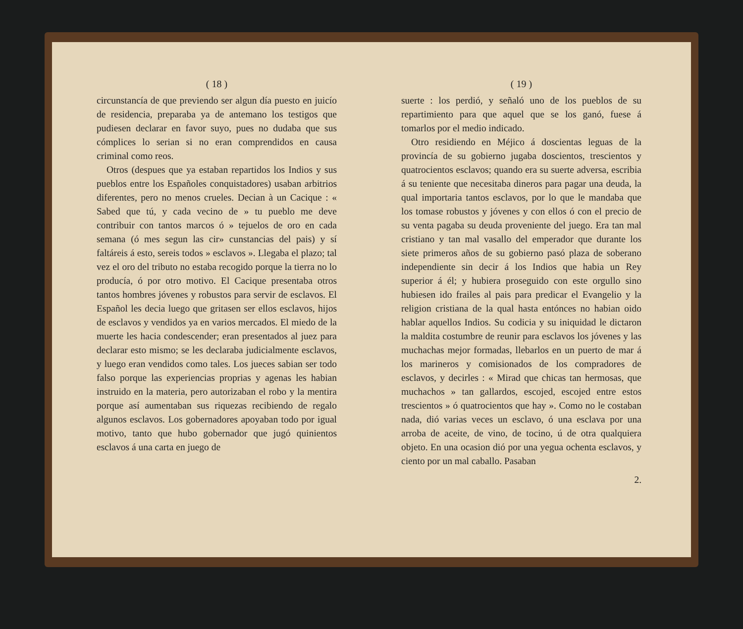( 18 )
circunstancía de que previendo ser algun día puesto en juicío de residencia, preparaba ya de antemano los testigos que pudiesen declarar en favor suyo, pues no dudaba que sus cómplices lo serian si no eran comprendidos en causa criminal como reos.
Otros (despues que ya estaban repartidos los Indios y sus pueblos entre los Españoles conquistadores) usaban arbitrios diferentes, pero no menos crueles. Decian à un Cacique : « Sabed que tú, y cada vecino de » tu pueblo me deve contribuir con tantos marcos ó » tejuelos de oro en cada semana (ó mes segun las cir» cunstancias del pais) y sí faltáreis á esto, sereis todos » esclavos ». Llegaba el plazo; tal vez el oro del tributo no estaba recogido porque la tierra no lo producía, ó por otro motivo. El Cacique presentaba otros tantos hombres jóvenes y robustos para servir de esclavos. El Español les decia luego que gritasen ser ellos esclavos, hijos de esclavos y vendidos ya en varios mercados. El miedo de la muerte les hacia condescender; eran presentados al juez para declarar esto mismo; se les declaraba judicialmente esclavos, y luego eran vendidos como tales. Los jueces sabian ser todo falso porque las experiencias proprias y agenas les habian instruido en la materia, pero autorizaban el robo y la mentira porque así aumentaban sus riquezas recibiendo de regalo algunos esclavos. Los gobernadores apoyaban todo por igual motivo, tanto que hubo gobernador que jugó quinientos esclavos á una carta en juego de
( 19 )
suerte : los perdió, y señaló uno de los pueblos de su repartimiento para que aquel que se los ganó, fuese á tomarlos por el medio indicado.
Otro residiendo en Méjico á doscientas leguas de la provincía de su gobierno jugaba doscientos, trescientos y quatrocientos esclavos; quando era su suerte adversa, escribia á su teniente que necesitaba dineros para pagar una deuda, la qual importaria tantos esclavos, por lo que le mandaba que los tomase robustos y jóvenes y con ellos ó con el precio de su venta pagaba su deuda proveniente del juego. Era tan mal cristiano y tan mal vasallo del emperador que durante los siete primeros años de su gobierno pasó plaza de soberano independiente sin decir á los Indios que habia un Rey superior á él; y hubiera proseguido con este orgullo sino hubiesen ido frailes al pais para predicar el Evangelio y la religion cristiana de la qual hasta entónces no habian oido hablar aquellos Indios. Su codicia y su iniquidad le dictaron la maldita costumbre de reunir para esclavos los jóvenes y las muchachas mejor formadas, llebarlos en un puerto de mar á los marineros y comisionados de los compradores de esclavos, y decirles : « Mirad que chicas tan hermosas, que muchachos » tan gallardos, escojed, escojed entre estos trescientos » ó quatrocientos que hay ». Como no le costaban nada, dió varias veces un esclavo, ó una esclava por una arroba de aceite, de vino, de tocino, ú de otra qualquiera objeto. En una ocasion dió por una yegua ochenta esclavos, y ciento por un mal caballo. Pasaban
2.